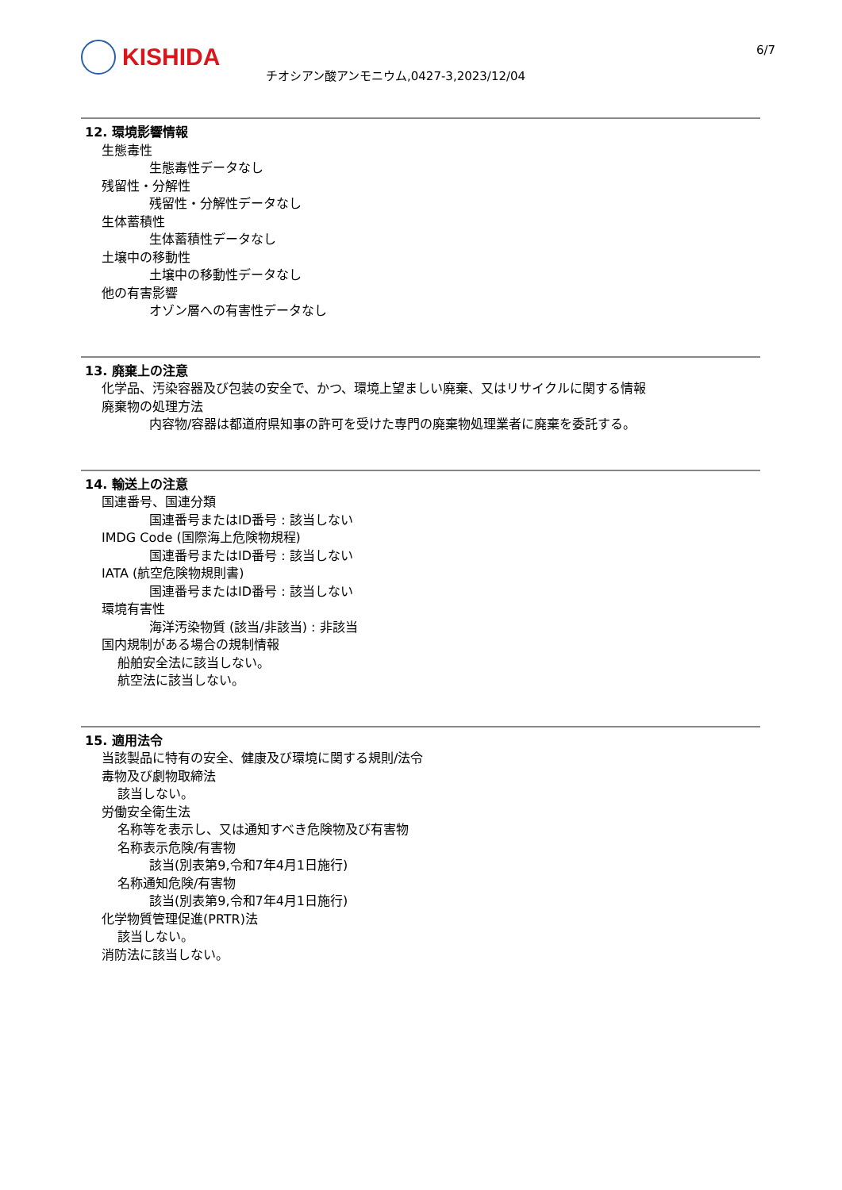KISHIDA
チオシアン酸アンモニウム,0427-3,2023/12/04
6/7
12. 環境影響情報
生態毒性
生態毒性データなし
残留性・分解性
残留性・分解性データなし
生体蓄積性
生体蓄積性データなし
土壌中の移動性
土壌中の移動性データなし
他の有害影響
オゾン層への有害性データなし
13. 廃棄上の注意
化学品、汚染容器及び包装の安全で、かつ、環境上望ましい廃棄、又はリサイクルに関する情報
廃棄物の処理方法
内容物/容器は都道府県知事の許可を受けた専門の廃棄物処理業者に廃棄を委託する。
14. 輸送上の注意
国連番号、国連分類
国連番号またはID番号 : 該当しない
IMDG Code (国際海上危険物規程)
国連番号またはID番号 : 該当しない
IATA (航空危険物規則書)
国連番号またはID番号 : 該当しない
環境有害性
海洋汚染物質 (該当/非該当) : 非該当
国内規制がある場合の規制情報
船舶安全法に該当しない。
航空法に該当しない。
15. 適用法令
当該製品に特有の安全、健康及び環境に関する規則/法令
毒物及び劇物取締法
該当しない。
労働安全衛生法
名称等を表示し、又は通知すべき危険物及び有害物
名称表示危険/有害物
該当(別表第9,令和7年4月1日施行)
名称通知危険/有害物
該当(別表第9,令和7年4月1日施行)
化学物質管理促進(PRTR)法
該当しない。
消防法に該当しない。